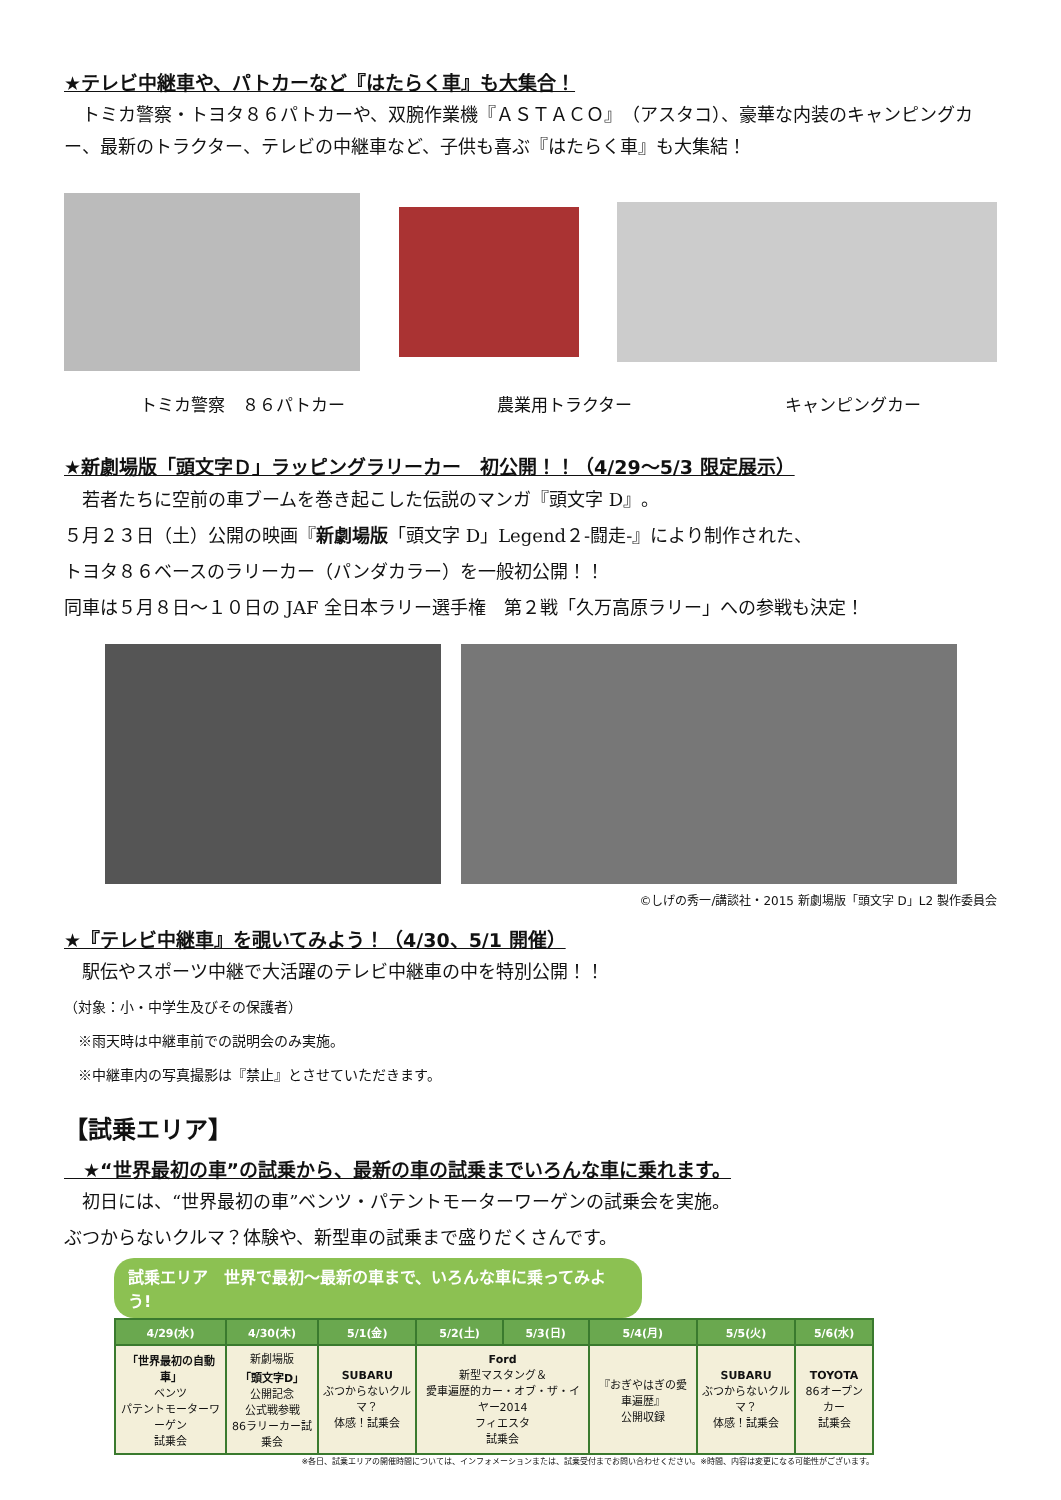★テレビ中継車や、パトカーなど『はたらく車』も大集合！
　トミカ警察・トヨタ８６パトカーや、双腕作業機『ＡＳＴＡＣＯ』（アスタコ）、豪華な内装のキャンピングカー、最新のトラクター、テレビの中継車など、子供も喜ぶ『はたらく車』も大集結！
トミカ警察　８６パトカー 農業用トラクター キャンピングカー
★新劇場版「頭文字Ｄ」ラッピングラリーカー　初公開！！（4/29～5/3 限定展示）
　若者たちに空前の車ブームを巻き起こした伝説のマンガ『頭文字 D』。
５月２３日（土）公開の映画『新劇場版「頭文字 D」Legend２‐闘走‐』により制作された、
トヨタ８６ベースのラリーカー（パンダカラー）を一般初公開！！
同車は５月８日～１０日の JAF 全日本ラリー選手権　第２戦「久万高原ラリー」への参戦も決定！
©しげの秀一/講談社・2015 新劇場版「頭文字 D」L2 製作委員会
★『テレビ中継車』を覗いてみよう！（4/30、5/1 開催）
　駅伝やスポーツ中継で大活躍のテレビ中継車の中を特別公開！！
（対象：小・中学生及びその保護者）
　※雨天時は中継車前での説明会のみ実施。
　※中継車内の写真撮影は『禁止』とさせていただきます。
【試乗エリア】
　★“世界最初の車”の試乗から、最新の車の試乗までいろんな車に乗れます。
　初日には、“世界最初の車”ベンツ・パテントモーターワーゲンの試乗会を実施。
ぶつからないクルマ？体験や、新型車の試乗まで盛りだくさんです。
試乗エリア　世界で最初～最新の車まで、いろんな車に乗ってみよう!
| 4/29(水) | 4/30(木) | 5/1(金) | 5/2(土) | 5/3(日) | 5/4(月) | 5/5(火) | 5/6(水) |
| --- | --- | --- | --- | --- | --- | --- | --- |
| 「世界最初の自動車」 ベンツ パテントモーターワーゲン 試乗会 | 新劇場版 「頭文字D」 公開記念 公式戦参戦 86ラリーカー試乗会 | SUBARU ぶつからないクルマ？ 体感！試乗会 | Ford 新型マスタング＆ 愛車遍歴的カー・オブ・ザ・イヤー2014 フィエスタ 試乗会 | | 『おぎやはぎの愛車遍歴』 公開収録 | SUBARU ぶつからないクルマ？ 体感！試乗会 | TOYOTA 86オープンカー 試乗会 |
※各日、試乗エリアの開催時間については、インフォメーションまたは、試乗受付までお問い合わせください。※時間、内容は変更になる可能性がございます。